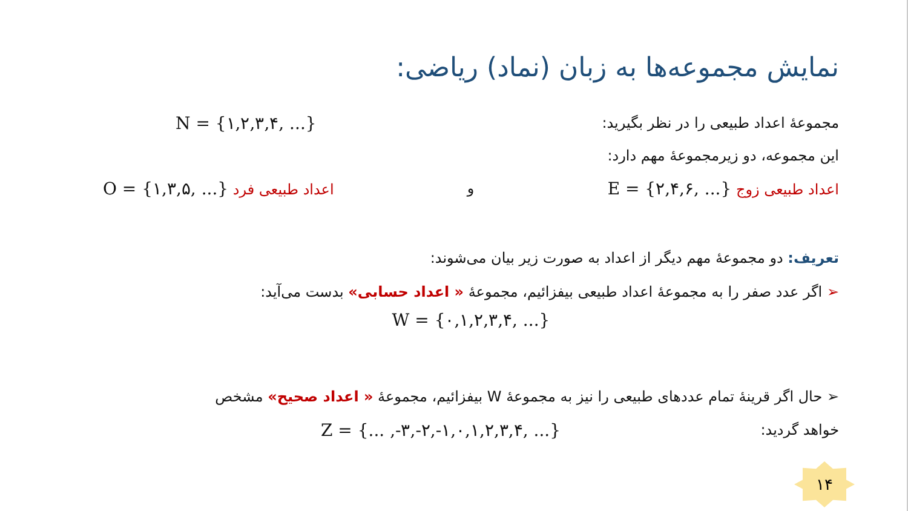نمایش مجموعه‌ها به زبان (نماد) ریاضی:
مجموعهٔ اعداد طبیعی را در نظر بگیرید: N = {۱,۲,۳,۴, ...}
این مجموعه، دو زیرمجموعهٔ مهم دارد:
اعداد طبیعی زوج E = {۲,۴,۶, ...} و اعداد طبیعی فرد O = {۱,۳,۵, ...}
تعریف: دو مجموعهٔ مهم دیگر از اعداد به صورت زیر بیان می‌شوند:
➢ اگر عدد صفر را به مجموعهٔ اعداد طبیعی بیفزائیم، مجموعهٔ « اعداد حسابی» بدست می‌آید:
W = {۰,۱,۲,۳,۴, ...}
➢ حال اگر قرینهٔ تمام عددهای طبیعی را نیز به مجموعهٔ W بیفزائیم، مجموعهٔ « اعداد صحیح» مشخص
خواهد گردید: Z = {... ,-۳,-۲,-۱,۰,۱,۲,۳,۴, ...}
۱۴